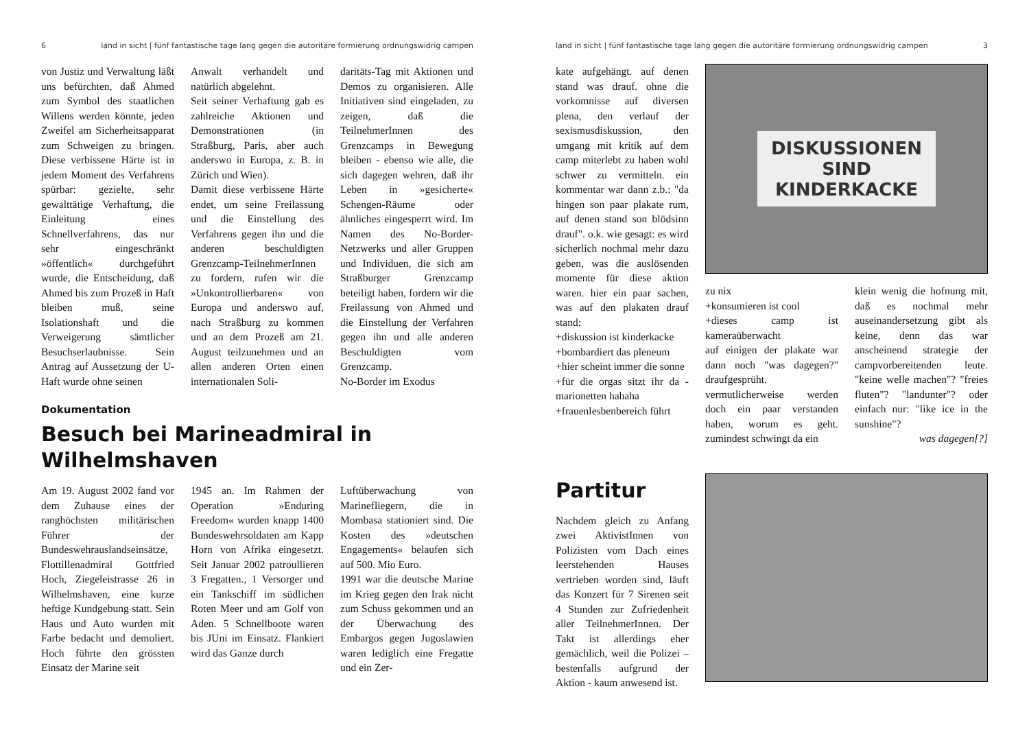6 land in sicht | fünf fantastische tage lang gegen die autoritäre formierung ordnungswidrig campen
von Justiz und Verwaltung läßt uns befürchten, daß Ahmed zum Symbol des staatlichen Willens werden könnte, jeden Zweifel am Sicherheitsapparat zum Schweigen zu bringen. Diese verbissene Härte ist in jedem Moment des Verfahrens spürbar: gezielte, sehr gewalttätige Verhaftung, die Einleitung eines Schnellverfahrens, das nur sehr eingeschränkt »öffentlich« durchgeführt wurde, die Entscheidung, daß Ahmed bis zum Prozeß in Haft bleiben muß, seine Isolationshaft und die Verweigerung sämtlicher Besuchserlaubnisse. Sein Antrag auf Aussetzung der U-Haft wurde ohne seinen
Anwalt verhandelt und natürlich abgelehnt.
Seit seiner Verhaftung gab es zahlreiche Aktionen und Demonstrationen (in Straßburg, Paris, aber auch anderswo in Europa, z. B. in Zürich und Wien).
Damit diese verbissene Härte endet, um seine Freilassung und die Einstellung des Verfahrens gegen ihn und die anderen beschuldigten Grenzcamp-TeilnehmerInnen zu fordern, rufen wir die »Unkontrollierbaren« von Europa und anderswo auf, nach Straßburg zu kommen und an dem Prozeß am 21. August teilzunehmen und an allen anderen Orten einen internationalen Soli-
daritäts-Tag mit Aktionen und Demos zu organisieren. Alle Initiativen sind eingeladen, zu zeigen, daß die TeilnehmerInnen des Grenzcamps in Bewegung bleiben - ebenso wie alle, die sich dagegen wehren, daß ihr Leben in »gesicherte« Schengen-Räume oder ähnliches eingesperrt wird. Im Namen des No-Border-Netzwerks und aller Gruppen und Individuen, die sich am Straßburger Grenzcamp beteiligt haben, fordern wir die Freilassung von Ahmed und die Einstellung der Verfahren gegen ihn und alle anderen Beschuldigten vom Grenzcamp.
No-Border im Exodus
Dokumentation
Besuch bei Marineadmiral in Wilhelmshaven
Am 19. August 2002 fand vor dem Zuhause eines der ranghöchsten militärischen Führer der Bundeswehrauslandseinsätze, Flottillenadmiral Gottfried Hoch, Ziegeleistrasse 26 in Wilhelmshaven, eine kurze heftige Kundgebung statt. Sein Haus und Auto wurden mit Farbe bedacht und demoliert. Hoch führte den grössten Einsatz der Marine seit
1945 an. Im Rahmen der Operation »Enduring Freedom« wurden knapp 1400 Bundeswehrsoldaten am Kapp Horn von Afrika eingesetzt. Seit Januar 2002 patroullieren 3 Fregatten., 1 Versorger und ein Tankschiff im südlichen Roten Meer und am Golf von Aden. 5 Schnellboote waren bis JUni im Einsatz. Flankiert wird das Ganze durch
Luftüberwachung von Marinefliegern, die in Mombasa stationiert sind. Die Kosten des »deutschen Engagements« belaufen sich auf 500. Mio Euro.
1991 war die deutsche Marine im Krieg gegen den Irak nicht zum Schuss gekommen und an der Überwachung des Embargos gegen Jugoslawien waren lediglich eine Fregatte und ein Zer-
land in sicht | fünf fantastische tage lang gegen die autoritäre formierung ordnungswidrig campen 3
kate aufgehängt. auf denen stand was drauf. ohne die vorkomnisse auf diversen plena, den verlauf der sexismusdiskussion, den umgang mit kritik auf dem camp miterlebt zu haben wohl schwer zu vermitteln. ein kommentar war dann z.b.: "da hingen son paar plakate rum, auf denen stand son blödsinn drauf". o.k. wie gesagt: es wird sicherlich nochmal mehr dazu geben, was die auslösenden momente für diese aktion waren. hier ein paar sachen, was auf den plakaten drauf stand:
+diskussion ist kinderkacke
+bombardiert das pleneum
+hier scheint immer die sonne
+für die orgas sitzt ihr da - marionetten hahaha
+frauenlesbenbereich führt
DISKUSSIONEN
SIND
KINDERKACKE
zu nix
+konsumieren ist cool
+dieses camp ist kameraüberwacht
auf einigen der plakate war dann noch "was dagegen?" draufgesprüht.
vermutlicherweise werden doch ein paar verstanden haben, worum es geht. zumindest schwingt da ein
klein wenig die hofnung mit, daß es nochmal mehr auseinandersetzung gibt als keine, denn das war anscheinend strategie der campvorbereitenden leute. "keine welle machen"? "freies fluten"? "landunter"? oder einfach nur: "like ice in the sunshine"?
was dagegen[?]
Partitur
Nachdem gleich zu Anfang zwei AktivistInnen von Polizisten vom Dach eines leerstehenden Hauses vertrieben worden sind, läuft das Konzert für 7 Sirenen seit 4 Stunden zur Zufriedenheit aller TeilnehmerInnen. Der Takt ist allerdings eher gemächlich, weil die Polizei – bestenfalls aufgrund der Aktion - kaum anwesend ist.